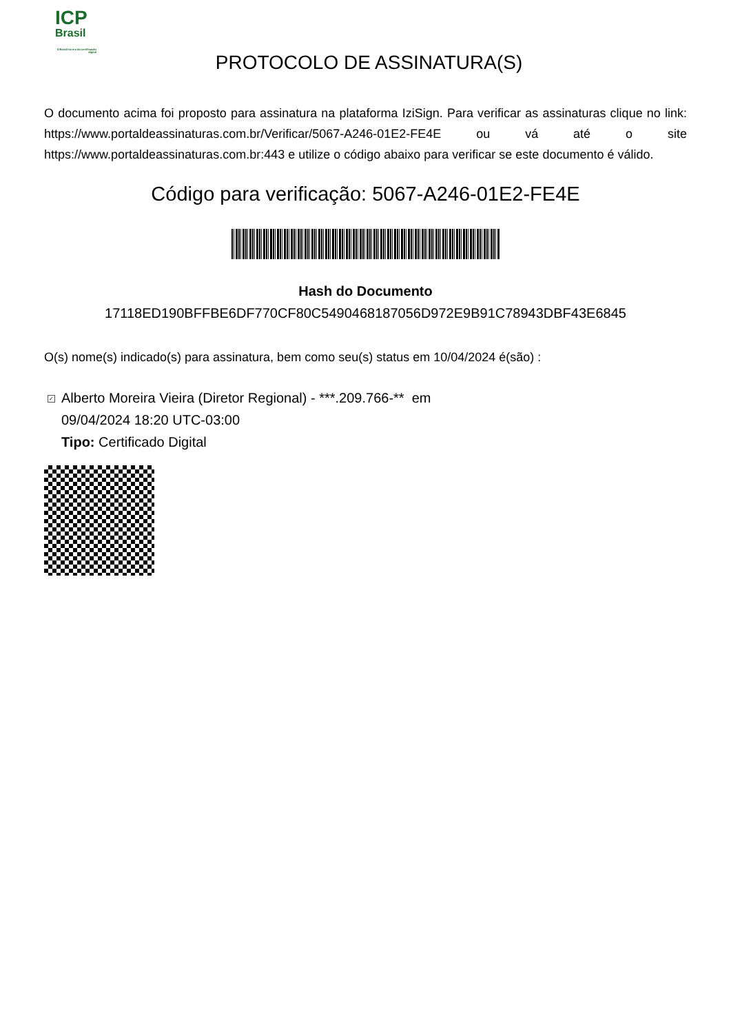ICP
Brasil
O Brasil na era da certificação digital
PROTOCOLO DE ASSINATURA(S)
O documento acima foi proposto para assinatura na plataforma IziSign. Para verificar as assinaturas clique no link: https://www.portaldeassinaturas.com.br/Verificar/5067-A246-01E2-FE4E ou vá até o site https://www.portaldeassinaturas.com.br:443 e utilize o código abaixo para verificar se este documento é válido.
Código para verificação: 5067-A246-01E2-FE4E
Hash do Documento
17118ED190BFFBE6DF770CF80C5490468187056D972E9B91C78943DBF43E6845
O(s) nome(s) indicado(s) para assinatura, bem como seu(s) status em 10/04/2024 é(são) :
✓ Alberto Moreira Vieira (Diretor Regional) - ***.209.766-** em
09/04/2024 18:20 UTC-03:00
Tipo: Certificado Digital